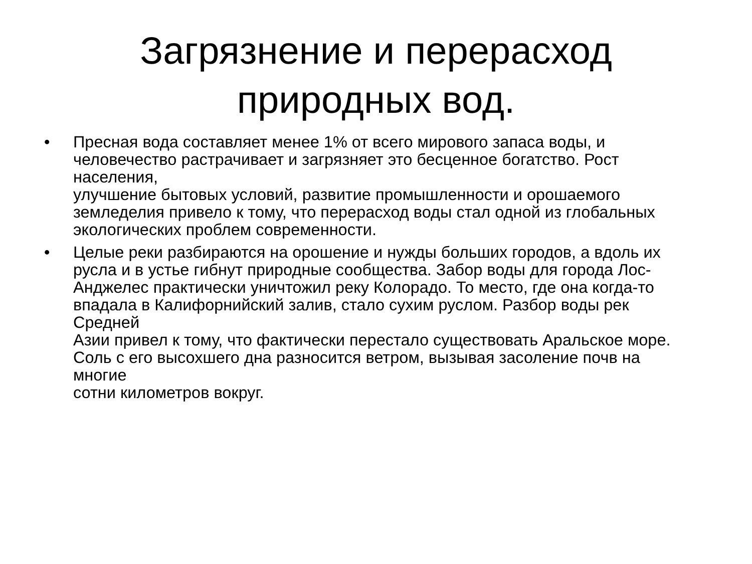Загрязнение и перерасход
природных вод.
• Пресная вода составляет менее 1% от всего мирового запаса воды, и человечество растрачивает и загрязняет это бесценное богатство. Рост населения,
улучшение бытовых условий, развитие промышленности и орошаемого земледелия привело к тому, что перерасход воды стал одной из глобальных
экологических проблем современности.
• Целые реки разбираются на орошение и нужды больших городов, а вдоль их
русла и в устье гибнут природные сообщества. Забор воды для города Лос-Анджелес практически уничтожил реку Колорадо. То место, где она когда-то впадала в Калифорнийский залив, стало сухим руслом. Разбор воды рек Средней
Азии привел к тому, что фактически перестало существовать Аральское море.
Соль с его высохшего дна разносится ветром, вызывая засоление почв на многие
сотни километров вокруг.